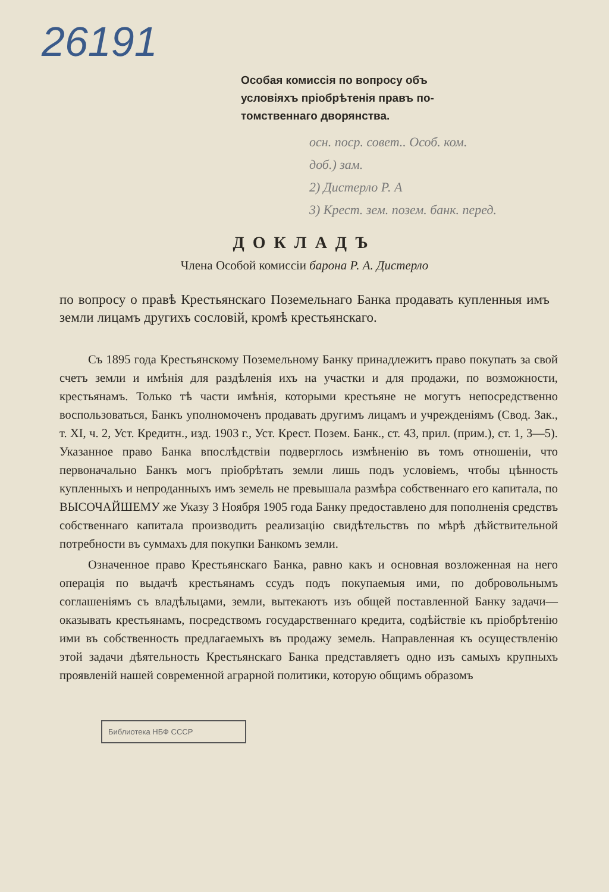26191
Особая комиссія по вопросу объ
условіяхъ пріобрѣтенія правъ по-
томственнаго дворянства.
осн. поср. совет.. Особ. ком.
доб.) зам.
2) Дистерло Р. А
3) Крест. зем. позем. банк. перед.
ДОКЛАДЪ
Члена Особой комиссіи барона Р. А. Дистерло
по вопросу о правѣ Крестьянскаго Поземельнаго Банка продавать купленныя имъ земли лицамъ другихъ сословій, кромѣ крестьянскаго.
Съ 1895 года Крестьянскому Поземельному Банку принадлежитъ право покупать за свой счетъ земли и имѣнія для раздѣленія ихъ на участки и для продажи, по возможности, крестьянамъ. Только тѣ части имѣнія, которыми крестьяне не могутъ непосредственно воспользоваться, Банкъ уполномоченъ продавать другимъ лицамъ и учрежденіямъ (Свод. Зак., т. XI, ч. 2, Уст. Кредитн., изд. 1903 г., Уст. Крест. Позем. Банк., ст. 43, прил. (прим.), ст. 1, 3—5). Указанное право Банка впослѣдствіи подверглось измѣненію въ томъ отношеніи, что первоначально Банкъ могъ пріобрѣтать земли лишь подъ условіемъ, чтобы цѣнность купленныхъ и непроданныхъ имъ земель не превышала размѣра собственнаго его капитала, по ВЫСОЧАЙШЕМУ же Указу 3 Ноября 1905 года Банку предоставлено для пополненія средствъ собственнаго капитала производить реализацію свидѣтельствъ по мѣрѣ дѣйствительной потребности въ суммахъ для покупки Банкомъ земли.
Означенное право Крестьянскаго Банка, равно какъ и основная возложенная на него операція по выдачѣ крестьянамъ ссудъ подъ покупаемыя ими, по добровольнымъ соглашеніямъ съ владѣльцами, земли, вытекаютъ изъ общей поставленной Банку задачи—оказывать крестьянамъ, посредствомъ государственнаго кредита, содѣйствіе къ пріобрѣтенію ими въ собственность предлагаемыхъ въ продажу земель. Направленная къ осуществленію этой задачи дѣятельность Крестьянскаго Банка представляетъ одно изъ самыхъ крупныхъ проявленій нашей современной аграрной политики, которую общимъ образомъ
Библиотека НБФ СССР